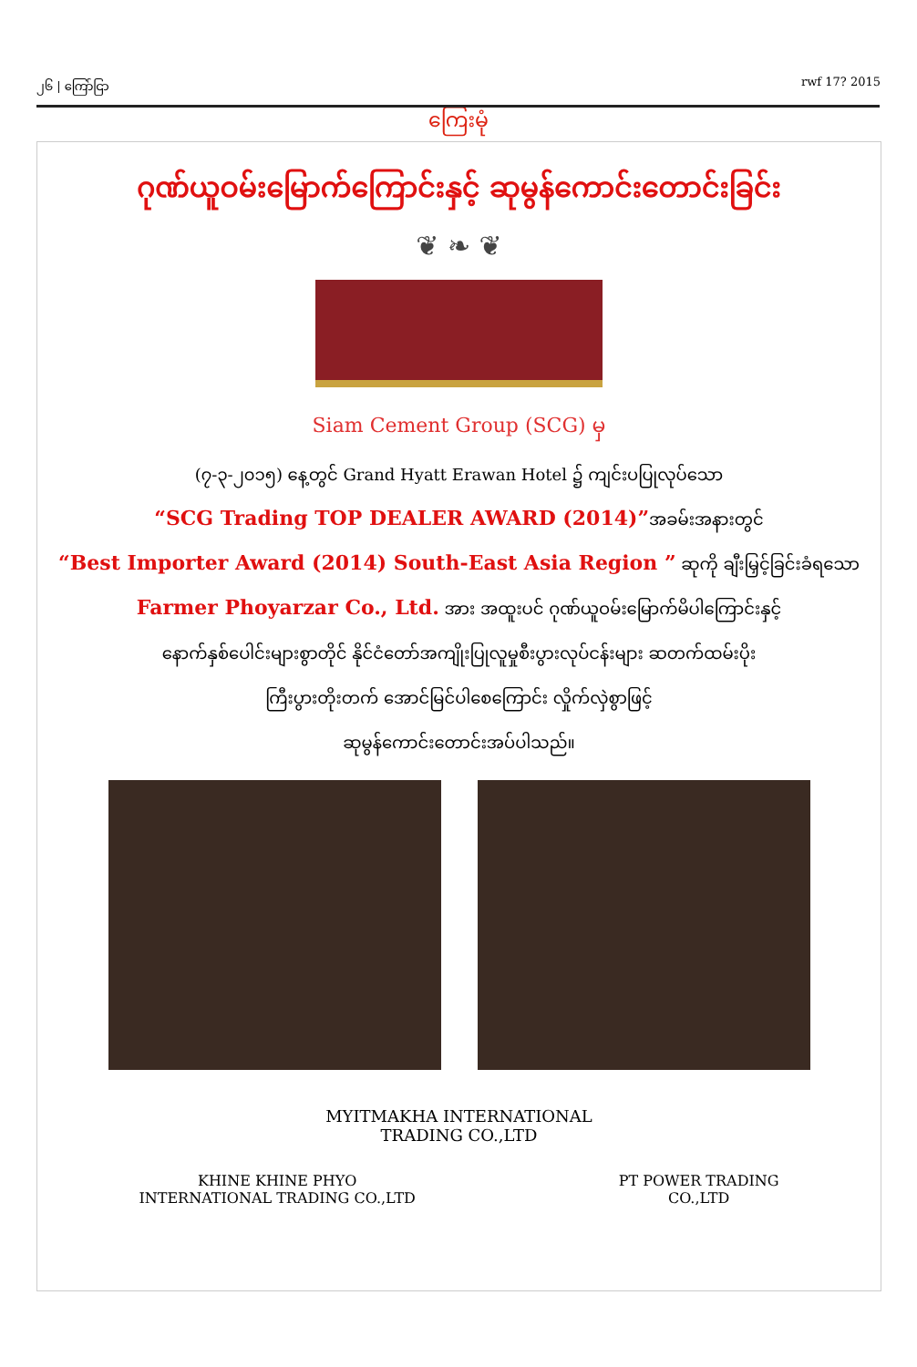၂၆ | ကြော်ငြာ rwf 17? 2015
ကြေးမုံ
ဂုဏ်ယူဝမ်းမြောက်ကြောင်းနှင့် ဆုမွန်ကောင်းတောင်းခြင်း
❦ ❧ ❦
Siam Cement Group (SCG) မှ
(၇-၃-၂၀၁၅) နေ့တွင် Grand Hyatt Erawan Hotel ၌ ကျင်းပပြုလုပ်သော
“SCG Trading TOP DEALER AWARD (2014)”အခမ်းအနားတွင်
“Best Importer Award (2014) South-East Asia Region ” ဆုကို ချီးမြှင့်ခြင်းခံရသော
Farmer Phoyarzar Co., Ltd. အား အထူးပင် ဂုဏ်ယူဝမ်းမြောက်မိပါကြောင်းနှင့်
နောက်နှစ်ပေါင်းများစွာတိုင် နိုင်ငံတော်အကျိုးပြုလူမှုစီးပွားလုပ်ငန်းများ ဆတက်ထမ်းပိုး
ကြီးပွားတိုးတက် အောင်မြင်ပါစေကြောင်း လှိုက်လှဲစွာဖြင့်
ဆုမွန်ကောင်းတောင်းအပ်ပါသည်။
MYITMAKHA INTERNATIONAL
TRADING CO.,LTD
KHINE KHINE PHYO
INTERNATIONAL TRADING CO.,LTD
PT POWER TRADING
CO.,LTD